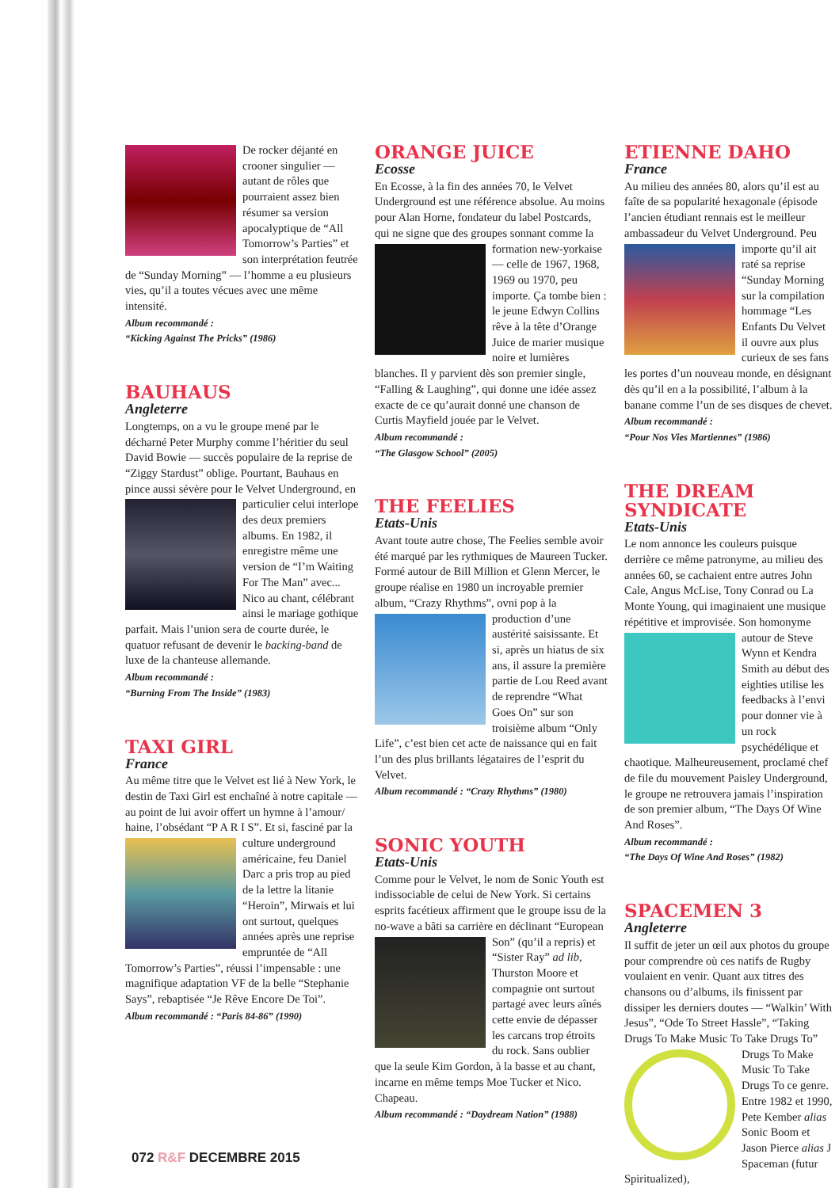De rocker déjanté en crooner singulier — autant de rôles que pourraient assez bien résumer sa version apocalyptique de “All Tomorrow’s Parties” et son interprétation feutrée de “Sunday Morning” — l’homme a eu plusieurs vies, qu’il a toutes vécues avec une même intensité.
Album recommandé :
“Kicking Against The Pricks” (1986)
BAUHAUS
Angleterre
Longtemps, on a vu le groupe mené par le décharné Peter Murphy comme l’héritier du seul David Bowie — succès populaire de la reprise de “Ziggy Stardust” oblige. Pourtant, Bauhaus en pince aussi sévère pour le Velvet Underground, en particulier celui interlope des deux premiers albums. En 1982, il enregistre même une version de “I’m Waiting For The Man” avec... Nico au chant, célébrant ainsi le mariage gothique parfait. Mais l’union sera de courte durée, le quatuor refusant de devenir le backing-band de luxe de la chanteuse allemande.
Album recommandé :
“Burning From The Inside” (1983)
TAXI GIRL
France
Au même titre que le Velvet est lié à New York, le destin de Taxi Girl est enchaîné à notre capitale — au point de lui avoir offert un hymne à l’amour/ haine, l’obsédant “P A R I S”. Et si, fasciné par la culture underground américaine, feu Daniel Darc a pris trop au pied de la lettre la litanie “Heroin”, Mirwais et lui ont surtout, quelques années après une reprise empruntée de “All Tomorrow’s Parties”, réussi l’impensable : une magnifique adaptation VF de la belle “Stephanie Says”, rebaptisée “Je Rêve Encore De Toi”.
Album recommandé : “Paris 84-86” (1990)
ORANGE JUICE
Ecosse
En Ecosse, à la fin des années 70, le Velvet Underground est une référence absolue. Au moins pour Alan Horne, fondateur du label Postcards, qui ne signe que des groupes sonnant comme la formation new-yorkaise — celle de 1967, 1968, 1969 ou 1970, peu importe. Ça tombe bien : le jeune Edwyn Collins rêve à la tête d’Orange Juice de marier musique noire et lumières blanches. Il y parvient dès son premier single, “Falling & Laughing”, qui donne une idée assez exacte de ce qu’aurait donné une chanson de Curtis Mayfield jouée par le Velvet.
Album recommandé :
“The Glasgow School” (2005)
THE FEELIES
Etats-Unis
Avant toute autre chose, The Feelies semble avoir été marqué par les rythmiques de Maureen Tucker. Formé autour de Bill Million et Glenn Mercer, le groupe réalise en 1980 un incroyable premier album, “Crazy Rhythms”, ovni pop à la production d’une austérité saisissante. Et si, après un hiatus de six ans, il assure la première partie de Lou Reed avant de reprendre “What Goes On” sur son troisième album “Only Life”, c’est bien cet acte de naissance qui en fait l’un des plus brillants légataires de l’esprit du Velvet.
Album recommandé : “Crazy Rhythms” (1980)
SONIC YOUTH
Etats-Unis
Comme pour le Velvet, le nom de Sonic Youth est indissociable de celui de New York. Si certains esprits facétieux affirment que le groupe issu de la no-wave a bâti sa carrière en déclinant “European Son” (qu’il a repris) et “Sister Ray” ad lib, Thurston Moore et compagnie ont surtout partagé avec leurs aînés cette envie de dépasser les carcans trop étroits du rock. Sans oublier que la seule Kim Gordon, à la basse et au chant, incarne en même temps Moe Tucker et Nico. Chapeau.
Album recommandé : “Daydream Nation” (1988)
ETIENNE DAHO
France
Au milieu des années 80, alors qu’il est au faîte de sa popularité hexagonale (épisode l’ancien étudiant rennais est le meilleur ambassadeur du Velvet Underground. Peu importe qu’il ait raté sa reprise “Sunday Morning sur la compilation hommage “Les Enfants Du Velvet il ouvre aux plus curieux de ses fans les portes d’un nouveau monde, en désignant dès qu’il en a la possibilité, l’album à la banane comme l’un de ses disques de chevet.
Album recommandé :
“Pour Nos Vies Martiennes” (1986)
THE DREAM SYNDICATE
Etats-Unis
Le nom annonce les couleurs puisque derrière ce même patronyme, au milieu des années 60, se cachaient entre autres John Cale, Angus McLise, Tony Conrad ou La Monte Young, qui imaginaient une musique répétitive et improvisée. Son homonyme autour de Steve Wynn et Kendra Smith au début des eighties utilise les feedbacks à l’envi pour donner vie à un rock psychédélique et chaotique. Malheureusement, proclamé chef de file du mouvement Paisley Underground, le groupe ne retrouvera jamais l’inspiration de son premier album, “The Days Of Wine And Roses”.
Album recommandé :
“The Days Of Wine And Roses” (1982)
SPACEMEN 3
Angleterre
Il suffit de jeter un œil aux photos du groupe pour comprendre où ces natifs de Rugby voulaient en venir. Quant aux titres des chansons ou d’albums, ils finissent par dissiper les derniers doutes — “Walkin’ With Jesus”, “Ode To Street Hassle”, “Taking Drugs To Make Music To Take Drugs To” Drugs To Make Music To Take Drugs To ce genre. Entre 1982 et 1990, Pete Kember alias Sonic Boom et Jason Pierce alias J Spaceman (futur Spiritualized),
072 R&F DECEMBRE 2015